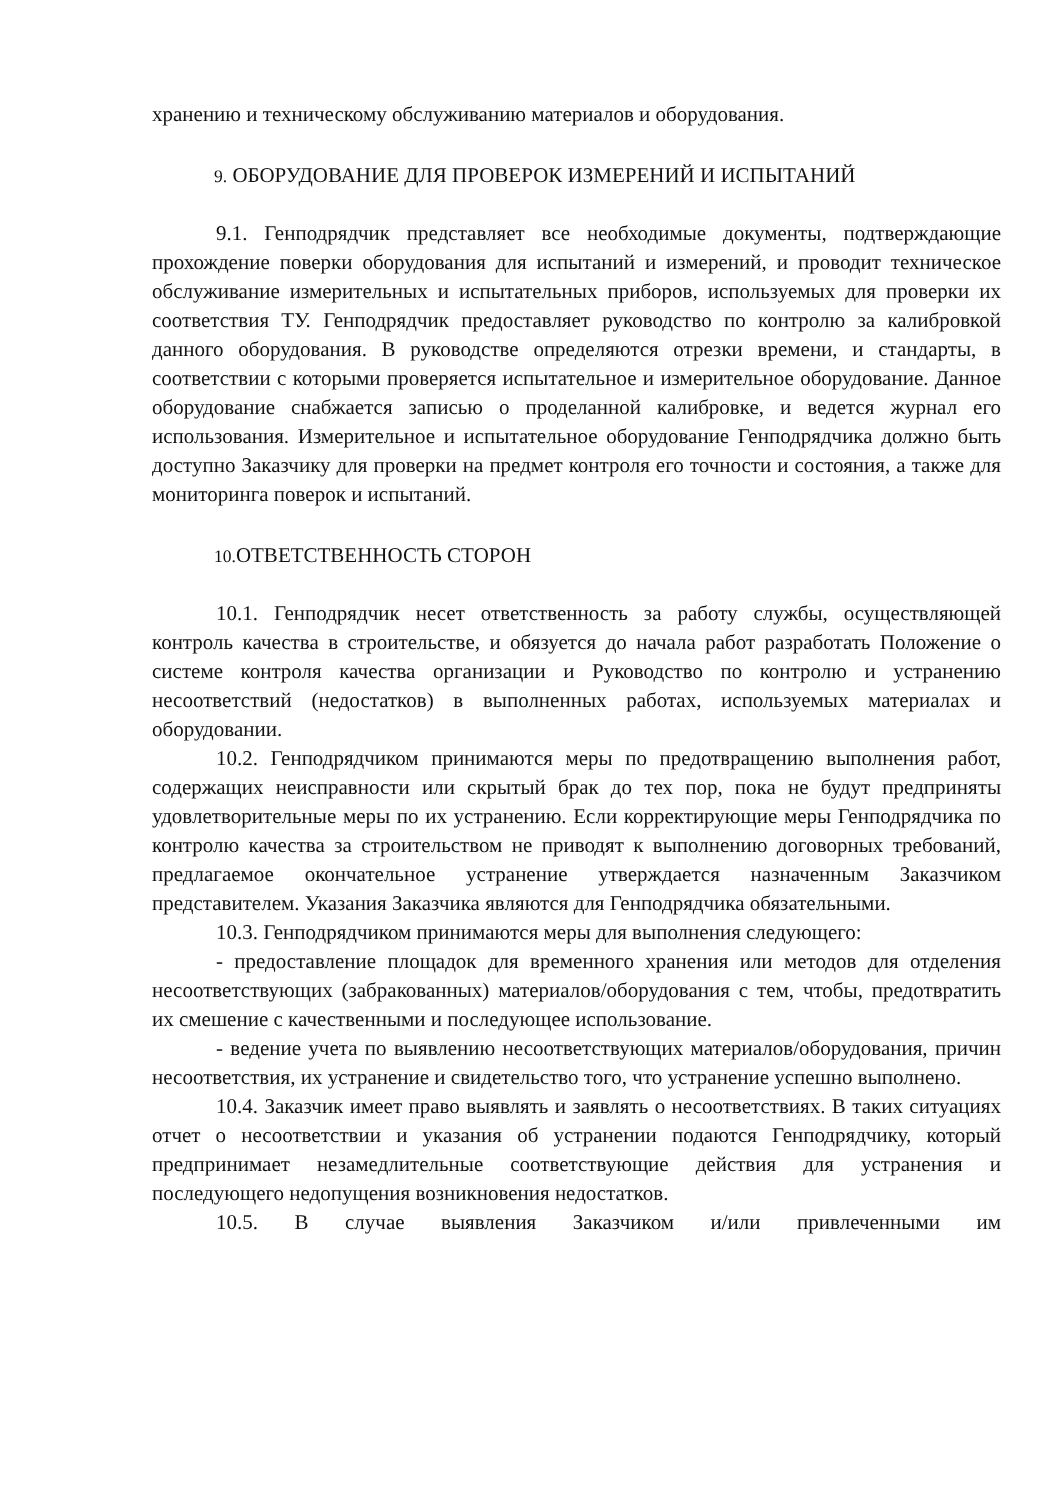хранению и техническому обслуживанию материалов и оборудования.
9. ОБОРУДОВАНИЕ ДЛЯ ПРОВЕРОК ИЗМЕРЕНИЙ И ИСПЫТАНИЙ
9.1. Генподрядчик представляет все необходимые документы, подтверждающие прохождение поверки оборудования для испытаний и измерений, и проводит техническое обслуживание измерительных и испытательных приборов, используемых для проверки их соответствия ТУ. Генподрядчик предоставляет руководство по контролю за калибровкой данного оборудования. В руководстве определяются отрезки времени, и стандарты, в соответствии с которыми проверяется испытательное и измерительное оборудование. Данное оборудование снабжается записью о проделанной калибровке, и ведется журнал его использования. Измерительное и испытательное оборудование Генподрядчика должно быть доступно Заказчику для проверки на предмет контроля его точности и состояния, а также для мониторинга поверок и испытаний.
10. ОТВЕТСТВЕННОСТЬ СТОРОН
10.1. Генподрядчик несет ответственность за работу службы, осуществляющей контроль качества в строительстве, и обязуется до начала работ разработать Положение о системе контроля качества организации и Руководство по контролю и устранению несоответствий (недостатков) в выполненных работах, используемых материалах и оборудовании.
10.2. Генподрядчиком принимаются меры по предотвращению выполнения работ, содержащих неисправности или скрытый брак до тех пор, пока не будут предприняты удовлетворительные меры по их устранению. Если корректирующие меры Генподрядчика по контролю качества за строительством не приводят к выполнению договорных требований, предлагаемое окончательное устранение утверждается назначенным Заказчиком представителем. Указания Заказчика являются для Генподрядчика обязательными.
10.3. Генподрядчиком принимаются меры для выполнения следующего:
- предоставление площадок для временного хранения или методов для отделения несоответствующих (забракованных) материалов/оборудования с тем, чтобы, предотвратить их смешение с качественными и последующее использование.
- ведение учета по выявлению несоответствующих материалов/оборудования, причин несоответствия, их устранение и свидетельство того, что устранение успешно выполнено.
10.4. Заказчик имеет право выявлять и заявлять о несоответствиях. В таких ситуациях отчет о несоответствии и указания об устранении подаются Генподрядчику, который предпринимает незамедлительные соответствующие действия для устранения и последующего недопущения возникновения недостатков.
10.5. В случае выявления Заказчиком и/или привлеченными им